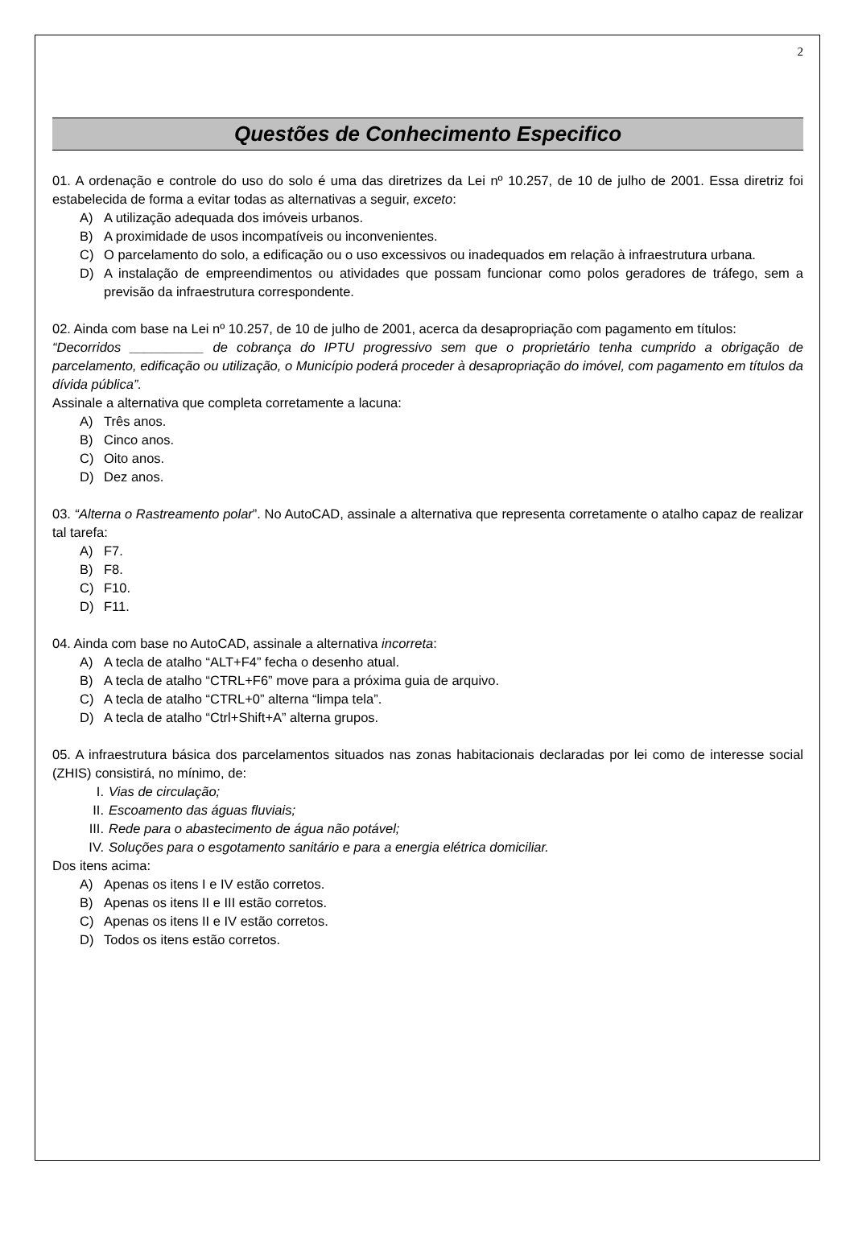2
Questões de Conhecimento Especifico
01. A ordenação e controle do uso do solo é uma das diretrizes da Lei nº 10.257, de 10 de julho de 2001. Essa diretriz foi estabelecida de forma a evitar todas as alternativas a seguir, exceto:
A) A utilização adequada dos imóveis urbanos.
B) A proximidade de usos incompatíveis ou inconvenientes.
C) O parcelamento do solo, a edificação ou o uso excessivos ou inadequados em relação à infraestrutura urbana.
D) A instalação de empreendimentos ou atividades que possam funcionar como polos geradores de tráfego, sem a previsão da infraestrutura correspondente.
02. Ainda com base na Lei nº 10.257, de 10 de julho de 2001, acerca da desapropriação com pagamento em títulos:
“Decorridos __________ de cobrança do IPTU progressivo sem que o proprietário tenha cumprido a obrigação de parcelamento, edificação ou utilização, o Município poderá proceder à desapropriação do imóvel, com pagamento em títulos da dívida pública”.
Assinale a alternativa que completa corretamente a lacuna:
A) Três anos.
B) Cinco anos.
C) Oito anos.
D) Dez anos.
03. “Alterna o Rastreamento polar”. No AutoCAD, assinale a alternativa que representa corretamente o atalho capaz de realizar tal tarefa:
A) F7.
B) F8.
C) F10.
D) F11.
04. Ainda com base no AutoCAD, assinale a alternativa incorreta:
A) A tecla de atalho “ALT+F4” fecha o desenho atual.
B) A tecla de atalho “CTRL+F6” move para a próxima guia de arquivo.
C) A tecla de atalho “CTRL+0” alterna “limpa tela”.
D) A tecla de atalho “Ctrl+Shift+A” alterna grupos.
05. A infraestrutura básica dos parcelamentos situados nas zonas habitacionais declaradas por lei como de interesse social (ZHIS) consistirá, no mínimo, de:
I. Vias de circulação;
II. Escoamento das águas fluviais;
III. Rede para o abastecimento de água não potável;
IV. Soluções para o esgotamento sanitário e para a energia elétrica domiciliar.
Dos itens acima:
A) Apenas os itens I e IV estão corretos.
B) Apenas os itens II e III estão corretos.
C) Apenas os itens II e IV estão corretos.
D) Todos os itens estão corretos.